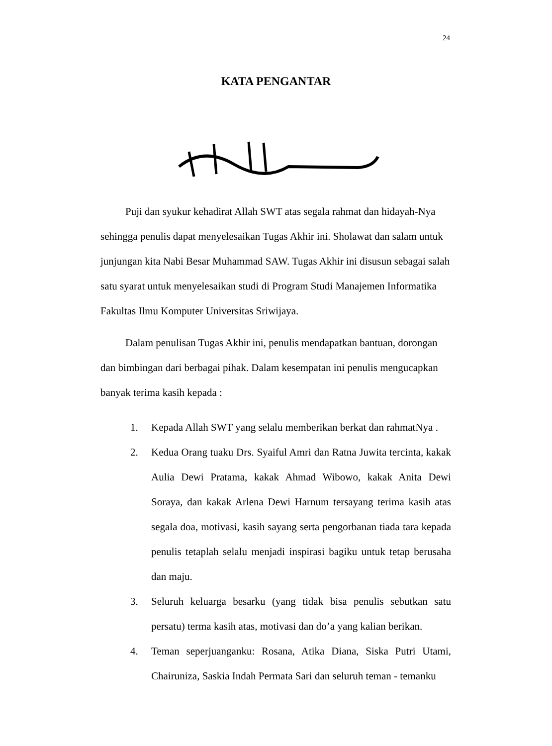24
KATA PENGANTAR
Puji dan syukur kehadirat Allah SWT atas segala rahmat dan hidayah-Nya sehingga penulis dapat menyelesaikan Tugas Akhir ini. Sholawat dan salam untuk junjungan kita Nabi Besar Muhammad SAW. Tugas Akhir ini disusun sebagai salah satu syarat untuk menyelesaikan studi di Program Studi Manajemen Informatika Fakultas Ilmu Komputer Universitas Sriwijaya.
Dalam penulisan Tugas Akhir ini, penulis mendapatkan bantuan, dorongan dan bimbingan dari berbagai pihak. Dalam kesempatan ini penulis mengucapkan banyak terima kasih kepada :
1. Kepada Allah SWT yang selalu memberikan berkat dan rahmatNya .
2. Kedua Orang tuaku Drs. Syaiful Amri dan Ratna Juwita tercinta, kakak Aulia Dewi Pratama, kakak Ahmad Wibowo, kakak Anita Dewi Soraya, dan kakak Arlena Dewi Harnum tersayang terima kasih atas segala doa, motivasi, kasih sayang serta pengorbanan tiada tara kepada penulis tetaplah selalu menjadi inspirasi bagiku untuk tetap berusaha dan maju.
3. Seluruh keluarga besarku (yang tidak bisa penulis sebutkan satu persatu) terma kasih atas, motivasi dan do’a yang kalian berikan.
4. Teman seperjuanganku: Rosana, Atika Diana, Siska Putri Utami, Chairuniza, Saskia Indah Permata Sari dan seluruh teman - temanku